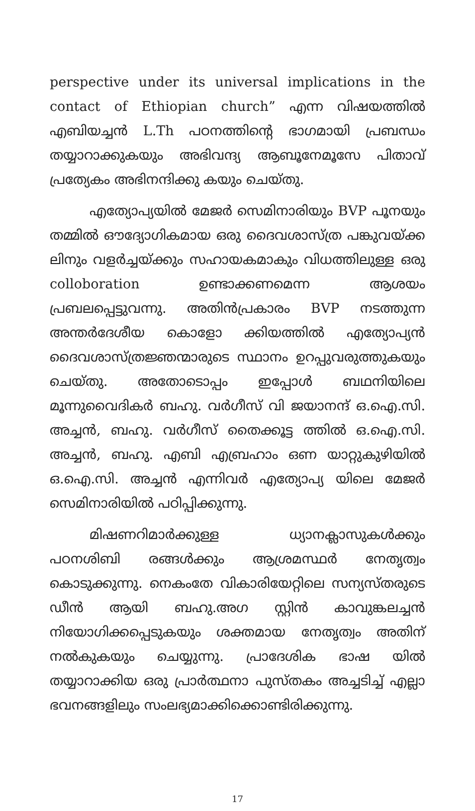perspective under its universal implications in the contact of Ethiopian church” എന്ന വിഷയത്തിൽ എബിയച്ചൻ L.Th പഠനത്തിന്റെ ഭാഗമായി പ്രബന്ധം തയ്യാറാക്കുകയും അഭിവന്ദ്യ ആബൂനേമൂസേ പിതാവ് പ്രത്യേകം അഭിനന്ദിക്കു കയും ചെയ്തു.
എത്യോപ്യയിൽ മേജർ സെമിനാരിയും BVP പൂനയും തമ്മിൽ ഔദ്യോഗികമായ ഒരു ദൈവശാസ്ത്ര പങ്കുവയ്ക്ക ലിനും വളർച്ചയ്ക്കും സഹായകമാകും വിധത്തിലുള്ള ഒരു colloboration ഉണ്ടാക്കണമെന്ന ആശയം പ്രബലപ്പെട്ടുവന്നു. അതിൻപ്രകാരം BVP നടത്തുന്ന അന്തർദേശീയ കൊളോ ക്കിയത്തിൽ എത്യോപ്യൻ ദൈവശാസ്ത്രജ്ഞന്മാരുടെ സ്ഥാനം ഉറപ്പുവരുത്തുകയും ചെയ്തു. അതോടൊപ്പം ഇപ്പോൾ ബഥനിയിലെ മൂന്നുവൈദികർ ബഹു. വർഗീസ് വി ജയാനന്ദ് ഒ.ഐ.സി. അച്ചൻ, ബഹു. വർഗീസ് തൈക്കൂട്ട ത്തിൽ ഒ.ഐ.സി. അച്ചൻ, ബഹു. എബി എബ്രഹാം ഒണ യാറ്റുകുഴിയിൽ ഒ.ഐ.സി. അച്ചൻ എന്നിവർ എത്യോപ്യ യിലെ മേജർ സെമിനാരിയിൽ പഠിപ്പിക്കുന്നു.
മിഷണറിമാർക്കുള്ള ധ്യാനക്ലാസുകൾക്കും പഠനശിബി രങ്ങൾക്കും ആശ്രമസ്ഥർ നേതൃത്വം കൊടുക്കുന്നു. നെകംതേ വികാരിയേറ്റിലെ സന്യസ്തരുടെ ഡീൻ ആയി ബഹു.അഗ സ്റ്റിൻ കാവുങ്കലച്ചൻ നിയോഗിക്കപ്പെടുകയും ശക്തമായ നേതൃത്വം അതിന് നൽകുകയും ചെയ്യുന്നു. പ്രാദേശിക ഭാഷ യിൽ തയ്യാറാക്കിയ ഒരു പ്രാർത്ഥനാ പുസ്തകം അച്ചടിച്ച് എല്ലാ ഭവനങ്ങളിലും സംലഭ്യമാക്കിക്കൊണ്ടിരിക്കുന്നു.
17